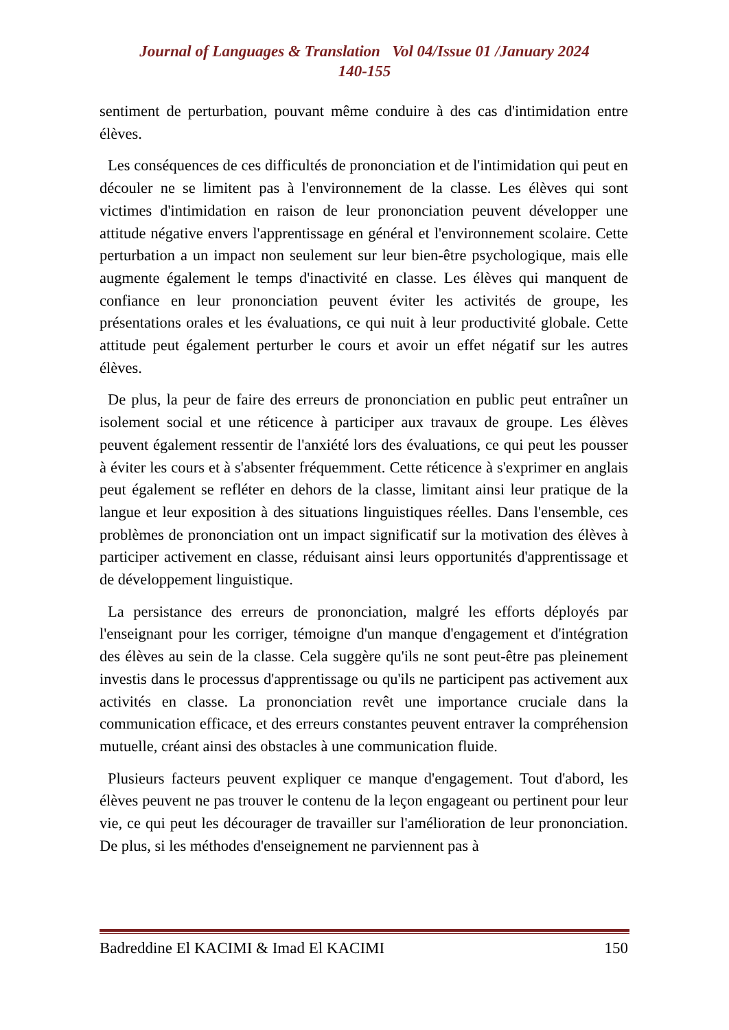Journal of Languages & Translation Vol 04/Issue 01 /January 2024
140-155
sentiment de perturbation, pouvant même conduire à des cas d'intimidation entre élèves.
Les conséquences de ces difficultés de prononciation et de l'intimidation qui peut en découler ne se limitent pas à l'environnement de la classe. Les élèves qui sont victimes d'intimidation en raison de leur prononciation peuvent développer une attitude négative envers l'apprentissage en général et l'environnement scolaire. Cette perturbation a un impact non seulement sur leur bien-être psychologique, mais elle augmente également le temps d'inactivité en classe. Les élèves qui manquent de confiance en leur prononciation peuvent éviter les activités de groupe, les présentations orales et les évaluations, ce qui nuit à leur productivité globale. Cette attitude peut également perturber le cours et avoir un effet négatif sur les autres élèves.
De plus, la peur de faire des erreurs de prononciation en public peut entraîner un isolement social et une réticence à participer aux travaux de groupe. Les élèves peuvent également ressentir de l'anxiété lors des évaluations, ce qui peut les pousser à éviter les cours et à s'absenter fréquemment. Cette réticence à s'exprimer en anglais peut également se refléter en dehors de la classe, limitant ainsi leur pratique de la langue et leur exposition à des situations linguistiques réelles. Dans l'ensemble, ces problèmes de prononciation ont un impact significatif sur la motivation des élèves à participer activement en classe, réduisant ainsi leurs opportunités d'apprentissage et de développement linguistique.
La persistance des erreurs de prononciation, malgré les efforts déployés par l'enseignant pour les corriger, témoigne d'un manque d'engagement et d'intégration des élèves au sein de la classe. Cela suggère qu'ils ne sont peut-être pas pleinement investis dans le processus d'apprentissage ou qu'ils ne participent pas activement aux activités en classe. La prononciation revêt une importance cruciale dans la communication efficace, et des erreurs constantes peuvent entraver la compréhension mutuelle, créant ainsi des obstacles à une communication fluide.
Plusieurs facteurs peuvent expliquer ce manque d'engagement. Tout d'abord, les élèves peuvent ne pas trouver le contenu de la leçon engageant ou pertinent pour leur vie, ce qui peut les décourager de travailler sur l'amélioration de leur prononciation. De plus, si les méthodes d'enseignement ne parviennent pas à
Badreddine El KACIMI & Imad El KACIMI 150